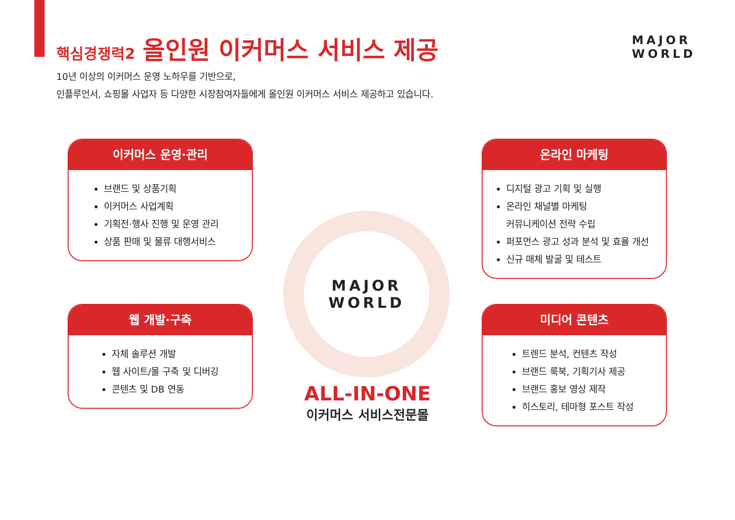핵심경쟁력2 올인원 이커머스 서비스 제공
MAJOR
WORLD
10년 이상의 이커머스 운영 노하우를 기반으로,
인플루언서, 쇼핑몰 사업자 등 다양한 시장참여자들에게 올인원 이커머스 서비스 제공하고 있습니다.
이커머스 운영·관리
브랜드 및 상품기획
이커머스 사업계획
기획전·행사 진행 및 운영 관리
상품 판매 및 물류 대행서비스
온라인 마케팅
디지털 광고 기획 및 실행
온라인 채널별 마케팅
커뮤니케이션 전략 수립
퍼포먼스 광고 성과 분석 및 효율 개선
신규 매체 발굴 및 테스트
MAJOR
WORLD
웹 개발·구축
자체 솔루션 개발
웹 사이트/몰 구축 및 디버깅
콘텐츠 및 DB 연동
미디어 콘텐츠
트렌드 분석, 컨텐츠 작성
브랜드 룩북, 기획기사 제공
브랜드 홍보 영상 제작
히스토리, 테마형 포스트 작성
ALL-IN-ONE
이커머스 서비스전문몰